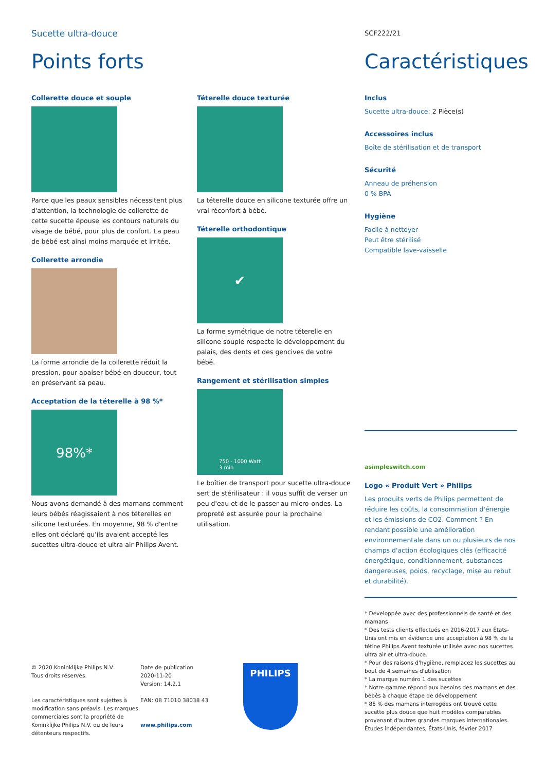Sucette ultra-douce
SCF222/21
Points forts Caractéristiques
Collerette douce et souple
Parce que les peaux sensibles nécessitent plus d'attention, la technologie de collerette de cette sucette épouse les contours naturels du visage de bébé, pour plus de confort. La peau de bébé est ainsi moins marquée et irritée.
Collerette arrondie
La forme arrondie de la collerette réduit la pression, pour apaiser bébé en douceur, tout en préservant sa peau.
Acceptation de la téterelle à 98 %*
98%*
Nous avons demandé à des mamans comment leurs bébés réagissaient à nos téterelles en silicone texturées. En moyenne, 98 % d'entre elles ont déclaré qu'ils avaient accepté les sucettes ultra-douce et ultra air Philips Avent.
Téterelle douce texturée
La téterelle douce en silicone texturée offre un vrai réconfort à bébé.
Téterelle orthodontique
✔
La forme symétrique de notre téterelle en silicone souple respecte le développement du palais, des dents et des gencives de votre bébé.
Rangement et stérilisation simples
750 - 1000 Watt
3 min
Le boîtier de transport pour sucette ultra-douce sert de stérilisateur : il vous suffit de verser un peu d'eau et de le passer au micro-ondes. La propreté est assurée pour la prochaine utilisation.
Inclus
Sucette ultra-douce: 2 Pièce(s)
Accessoires inclus
Boîte de stérilisation et de transport
Sécurité
Anneau de préhension
0 % BPA
Hygiène
Facile à nettoyer
Peut être stérilisé
Compatible lave-vaisselle
asimpleswitch.com
Logo « Produit Vert » Philips
Les produits verts de Philips permettent de réduire les coûts, la consommation d'énergie et les émissions de CO2. Comment ? En rendant possible une amélioration environnementale dans un ou plusieurs de nos champs d'action écologiques clés (efficacité énergétique, conditionnement, substances dangereuses, poids, recyclage, mise au rebut et durabilité).
* Développée avec des professionnels de santé et des mamans
* Des tests clients effectués en 2016-2017 aux États-Unis ont mis en évidence une acceptation à 98 % de la tétine Philips Avent texturée utilisée avec nos sucettes ultra air et ultra-douce.
* Pour des raisons d'hygiène, remplacez les sucettes au bout de 4 semaines d'utilisation
* La marque numéro 1 des sucettes
* Notre gamme répond aux besoins des mamans et des bébés à chaque étape de développement
* 85 % des mamans interrogées ont trouvé cette sucette plus douce que huit modèles comparables provenant d'autres grandes marques internationales. Études indépendantes, États-Unis, février 2017
© 2020 Koninklijke Philips N.V.
Tous droits réservés.
Les caractéristiques sont sujettes à modification sans préavis. Les marques commerciales sont la propriété de Koninklijke Philips N.V. ou de leurs détenteurs respectifs.
Date de publication
2020-11-20
Version: 14.2.1
EAN: 08 71010 38038 43
www.philips.com
PHILIPS